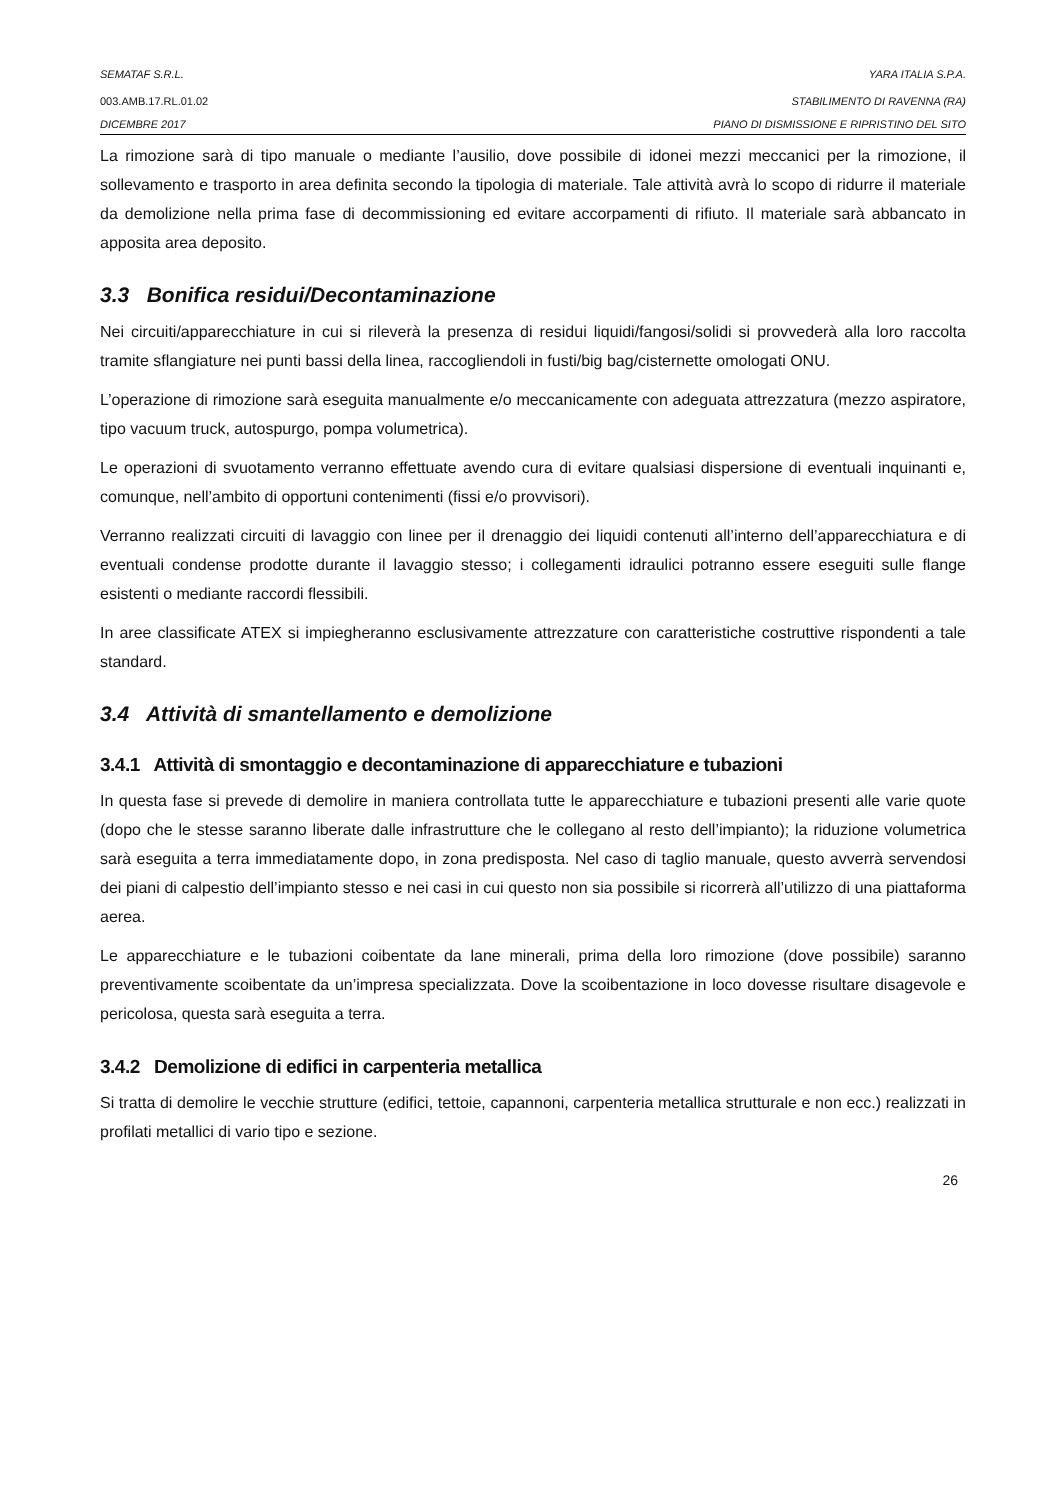SEMATAF S.R.L. YARA ITALIA S.P.A.
003.AMB.17.RL.01.02 STABILIMENTO DI RAVENNA (RA)
DICEMBRE 2017 PIANO DI DISMISSIONE E RIPRISTINO DEL SITO
La rimozione sarà di tipo manuale o mediante l’ausilio, dove possibile di idonei mezzi meccanici per la rimozione, il sollevamento e trasporto in area definita secondo la tipologia di materiale. Tale attività avrà lo scopo di ridurre il materiale da demolizione nella prima fase di decommissioning ed evitare accorpamenti di rifiuto. Il materiale sarà abbancato in apposita area deposito.
3.3 Bonifica residui/Decontaminazione
Nei circuiti/apparecchiature in cui si rileverà la presenza di residui liquidi/fangosi/solidi si provvederà alla loro raccolta tramite sflangiature nei punti bassi della linea, raccogliendoli in fusti/big bag/cisternette omologati ONU.
L’operazione di rimozione sarà eseguita manualmente e/o meccanicamente con adeguata attrezzatura (mezzo aspiratore, tipo vacuum truck, autospurgo, pompa volumetrica).
Le operazioni di svuotamento verranno effettuate avendo cura di evitare qualsiasi dispersione di eventuali inquinanti e, comunque, nell’ambito di opportuni contenimenti (fissi e/o provvisori).
Verranno realizzati circuiti di lavaggio con linee per il drenaggio dei liquidi contenuti all’interno dell’apparecchiatura e di eventuali condense prodotte durante il lavaggio stesso; i collegamenti idraulici potranno essere eseguiti sulle flange esistenti o mediante raccordi flessibili.
In aree classificate ATEX si impiegheranno esclusivamente attrezzature con caratteristiche costruttive rispondenti a tale standard.
3.4 Attività di smantellamento e demolizione
3.4.1 Attività di smontaggio e decontaminazione di apparecchiature e tubazioni
In questa fase si prevede di demolire in maniera controllata tutte le apparecchiature e tubazioni presenti alle varie quote (dopo che le stesse saranno liberate dalle infrastrutture che le collegano al resto dell’impianto); la riduzione volumetrica sarà eseguita a terra immediatamente dopo, in zona predisposta. Nel caso di taglio manuale, questo avverrà servendosi dei piani di calpestio dell’impianto stesso e nei casi in cui questo non sia possibile si ricorrerà all’utilizzo di una piattaforma aerea.
Le apparecchiature e le tubazioni coibentate da lane minerali, prima della loro rimozione (dove possibile) saranno preventivamente scoibentate da un’impresa specializzata. Dove la scoibentazione in loco dovesse risultare disagevole e pericolosa, questa sarà eseguita a terra.
3.4.2 Demolizione di edifici in carpenteria metallica
Si tratta di demolire le vecchie strutture (edifici, tettoie, capannoni, carpenteria metallica strutturale e non ecc.) realizzati in profilati metallici di vario tipo e sezione.
26